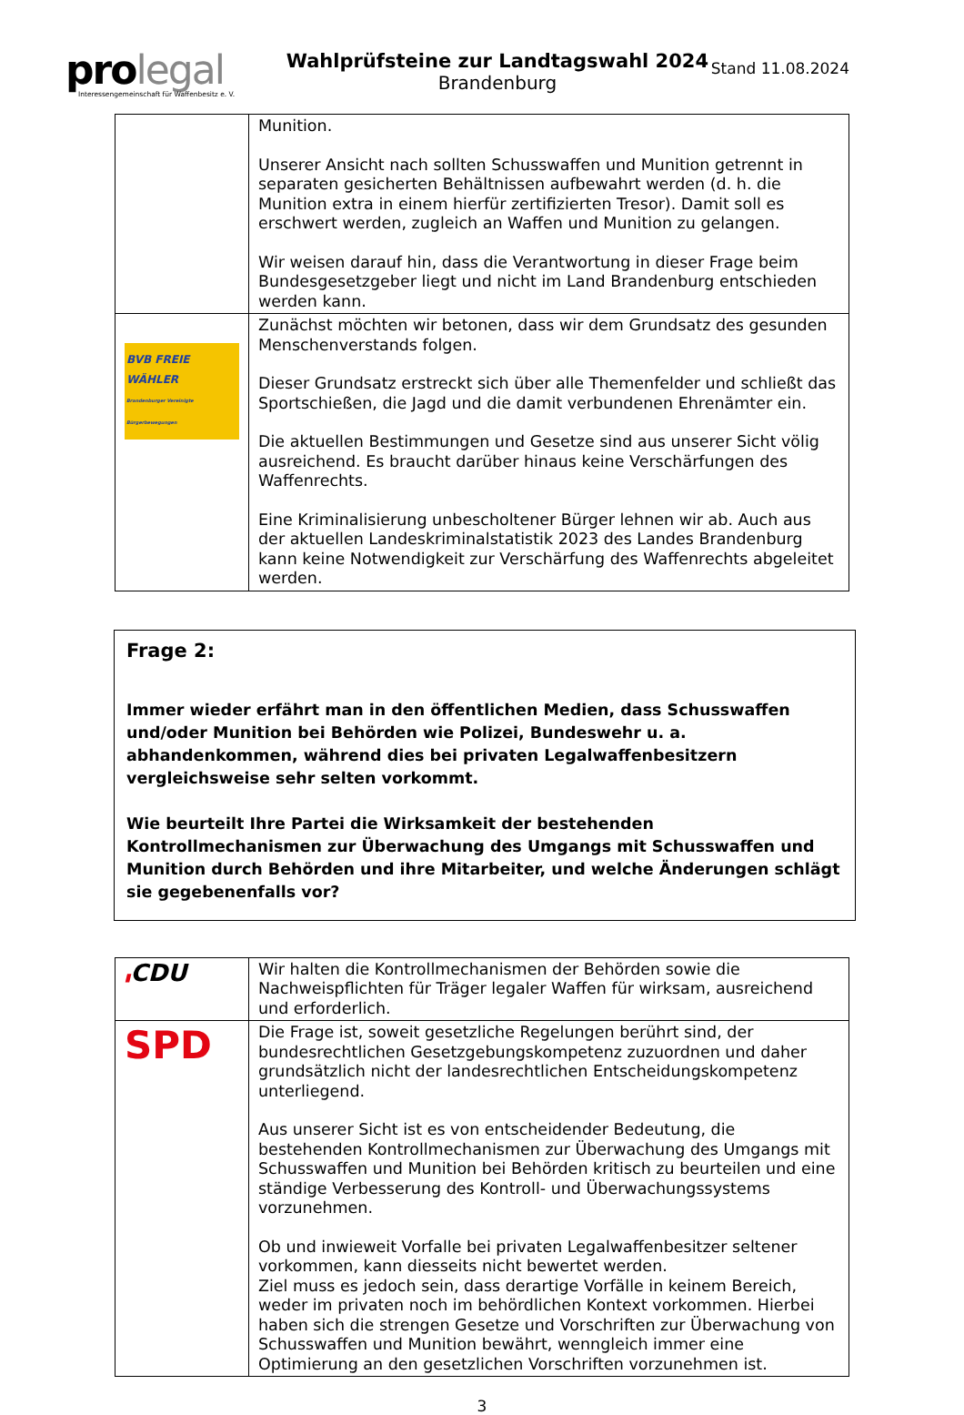pro legal
Interessengemeinschaft für Waffenbesitz e. V.
Wahlprüfsteine zur Landtagswahl 2024
Brandenburg
Stand 11.08.2024
| | Munition. Unserer Ansicht nach sollten Schusswaffen und Munition getrennt in separaten gesicherten Behältnissen aufbewahrt werden (d. h. die Munition extra in einem hierfür zertifizierten Tresor). Damit soll es erschwert werden, zugleich an Waffen und Munition zu gelangen. Wir weisen darauf hin, dass die Verantwortung in dieser Frage beim Bundesgesetzgeber liegt und nicht im Land Brandenburg entschieden werden kann. |
| BVB FREIE WÄHLER Brandenburger Vereinigte Bürgerbewegungen | Zunächst möchten wir betonen, dass wir dem Grundsatz des gesunden Menschenverstands folgen. Dieser Grundsatz erstreckt sich über alle Themenfelder und schließt das Sportschießen, die Jagd und die damit verbundenen Ehrenämter ein. Die aktuellen Bestimmungen und Gesetze sind aus unserer Sicht völig ausreichend. Es braucht darüber hinaus keine Verschärfungen des Waffenrechts. Eine Kriminalisierung unbescholtener Bürger lehnen wir ab. Auch aus der aktuellen Landeskriminalstatistik 2023 des Landes Brandenburg kann keine Notwendigkeit zur Verschärfung des Waffenrechts abgeleitet werden. |
Frage 2:
Immer wieder erfährt man in den öffentlichen Medien, dass Schusswaffen und/oder Munition bei Behörden wie Polizei, Bundeswehr u. a. abhandenkommen, während dies bei privaten Legalwaffenbesitzern vergleichsweise sehr selten vorkommt.
Wie beurteilt Ihre Partei die Wirksamkeit der bestehenden Kontrollmechanismen zur Überwachung des Umgangs mit Schusswaffen und Munition durch Behörden und ihre Mitarbeiter, und welche Änderungen schlägt sie gegebenenfalls vor?
| ▮ CDU | Wir halten die Kontrollmechanismen der Behörden sowie die Nachweispflichten für Träger legaler Waffen für wirksam, ausreichend und erforderlich. |
| SPD | Die Frage ist, soweit gesetzliche Regelungen berührt sind, der bundesrechtlichen Gesetzgebungskompetenz zuzuordnen und daher grundsätzlich nicht der landesrechtlichen Entscheidungskompetenz unterliegend. Aus unserer Sicht ist es von entscheidender Bedeutung, die bestehenden Kontrollmechanismen zur Überwachung des Umgangs mit Schusswaffen und Munition bei Behörden kritisch zu beurteilen und eine ständige Verbesserung des Kontroll- und Überwachungssystems vorzunehmen. Ob und inwieweit Vorfalle bei privaten Legalwaffenbesitzer seltener vorkommen, kann diesseits nicht bewertet werden. Ziel muss es jedoch sein, dass derartige Vorfälle in keinem Bereich, weder im privaten noch im behördlichen Kontext vorkommen. Hierbei haben sich die strengen Gesetze und Vorschriften zur Überwachung von Schusswaffen und Munition bewährt, wenngleich immer eine Optimierung an den gesetzlichen Vorschriften vorzunehmen ist. |
3